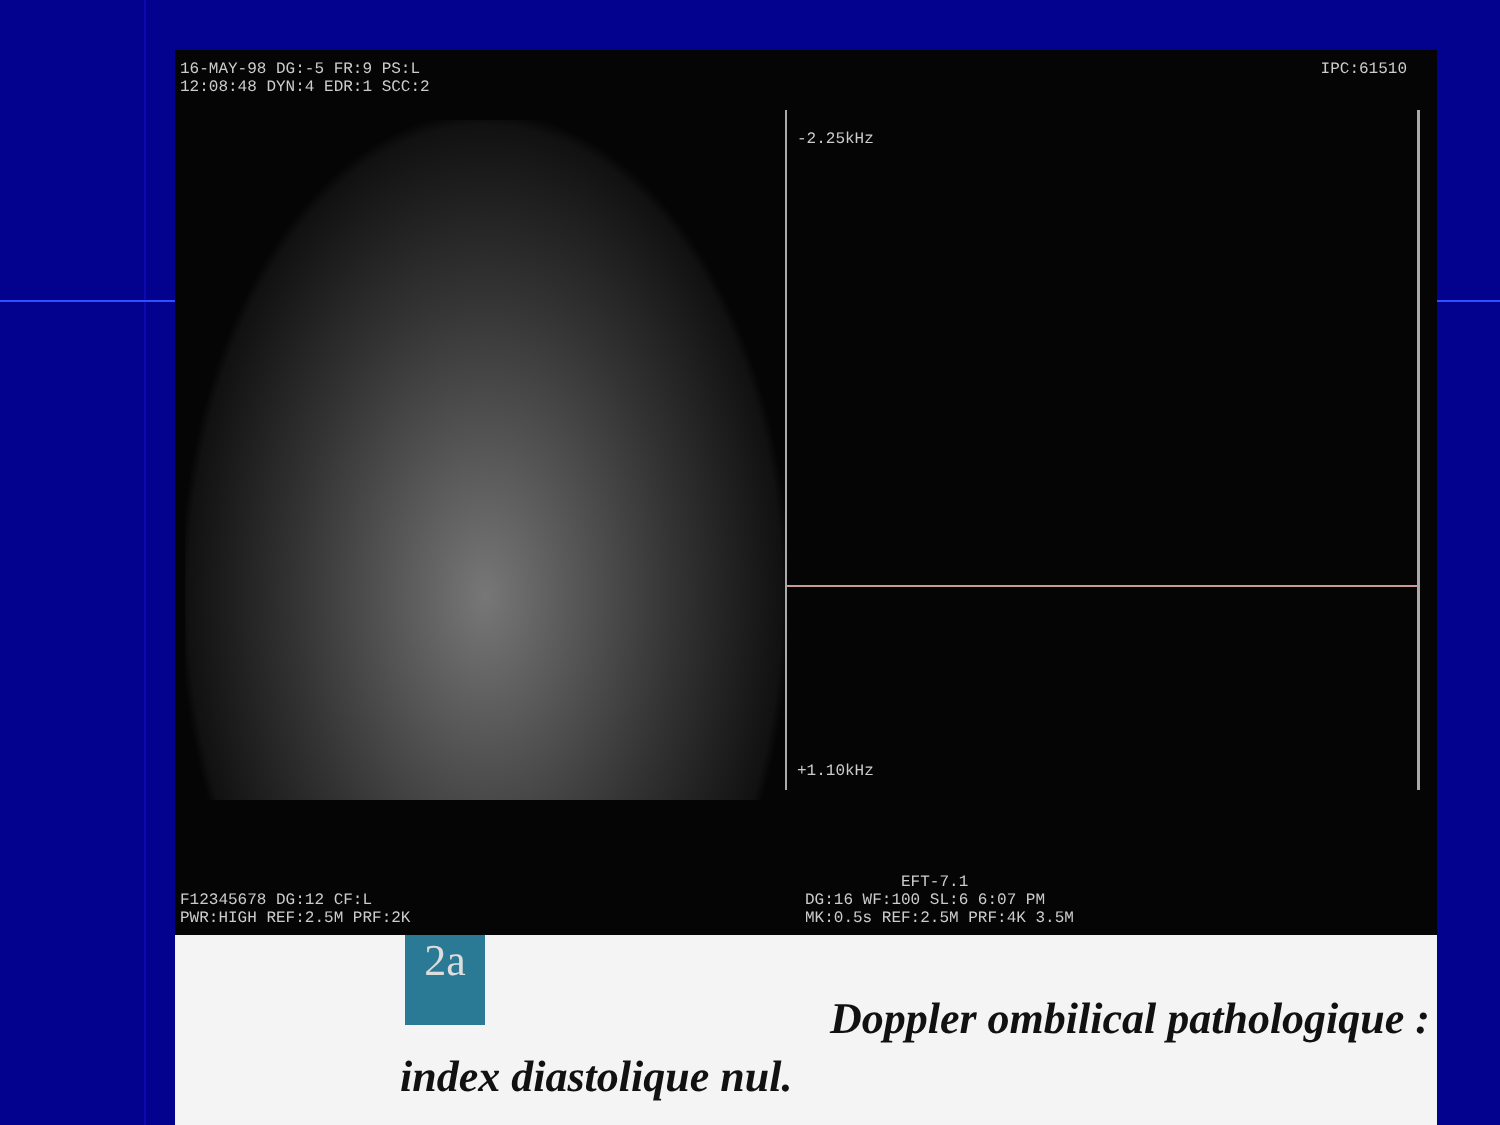16-MAY-98 DG:-5 FR:9 PS:L
12:08:48 DYN:4 EDR:1 SCC:2
IPC:61510
-2.25kHz
+1.10kHz
F12345678 DG:12 CF:L
PWR:HIGH REF:2.5M PRF:2K
EFT-7.1
DG:16 WF:100 SL:6 6:07 PM
MK:0.5s REF:2.5M PRF:4K 3.5M
2a
Doppler ombilical pathologique :
index diastolique nul.